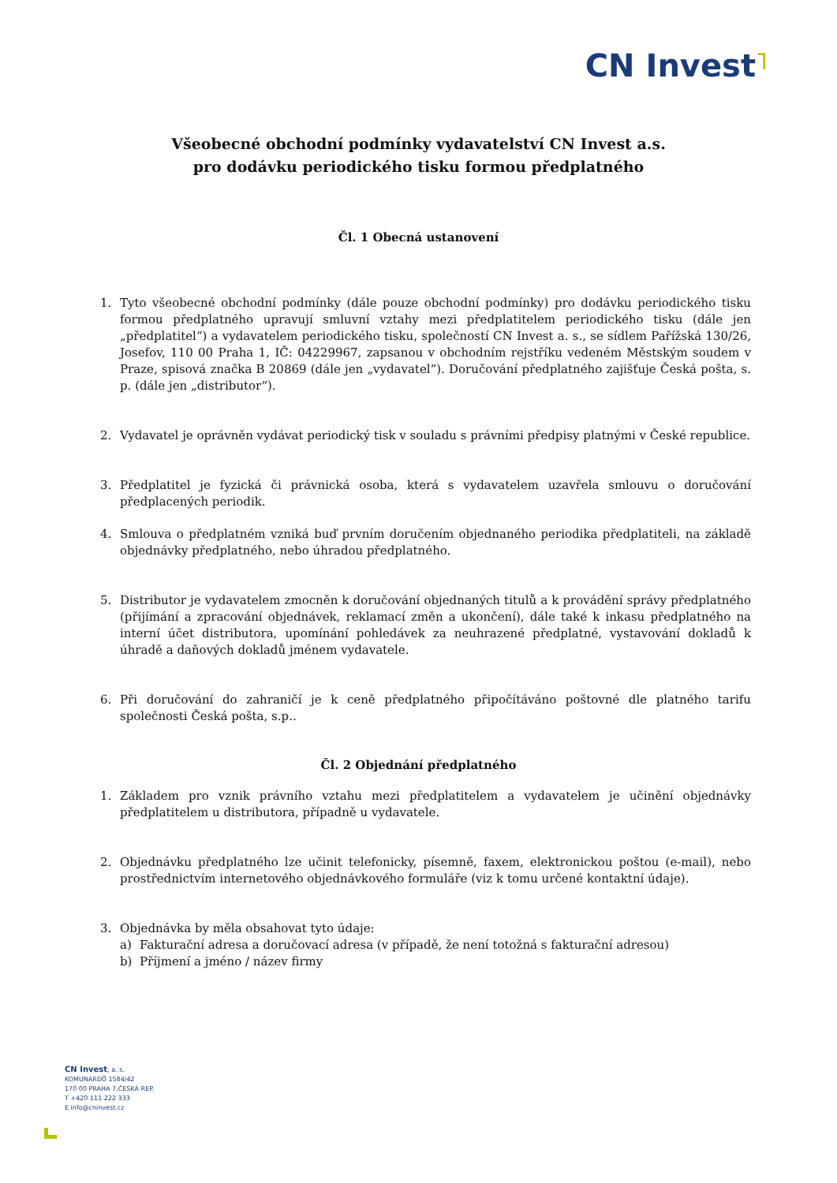CN Invest˥
Všeobecné obchodní podmínky vydavatelství CN Invest a.s.
pro dodávku periodického tisku formou předplatného
Čl. 1 Obecná ustanovení
1. Tyto všeobecné obchodní podmínky (dále pouze obchodní podmínky) pro dodávku periodického tisku formou předplatného upravují smluvní vztahy mezi předplatitelem periodického tisku (dále jen „předplatitel“) a vydavatelem periodického tisku, společností CN Invest a. s., se sídlem Pařížská 130/26, Josefov, 110 00 Praha 1, IČ: 04229967, zapsanou v obchodním rejstříku vedeném Městským soudem v Praze, spisová značka B 20869 (dále jen „vydavatel“). Doručování předplatného zajišťuje Česká pošta, s. p. (dále jen „distributor“).
2. Vydavatel je oprávněn vydávat periodický tisk v souladu s právními předpisy platnými v České republice.
3. Předplatitel je fyzická či právnická osoba, která s vydavatelem uzavřela smlouvu o doručování předplacených periodik.
4. Smlouva o předplatném vzniká buď prvním doručením objednaného periodika předplatiteli, na základě objednávky předplatného, nebo úhradou předplatného.
5. Distributor je vydavatelem zmocněn k doručování objednaných titulů a k provádění správy předplatného (přijímání a zpracování objednávek, reklamací změn a ukončení), dále také k inkasu předplatného na interní účet distributora, upomínání pohledávek za neuhrazené předplatné, vystavování dokladů k úhradě a daňových dokladů jménem vydavatele.
6. Při doručování do zahraničí je k ceně předplatného připočítáváno poštovné dle platného tarifu společnosti Česká pošta, s.p..
Čl. 2 Objednání předplatného
1. Základem pro vznik právního vztahu mezi předplatitelem a vydavatelem je učinění objednávky předplatitelem u distributora, případně u vydavatele.
2. Objednávku předplatného lze učinit telefonicky, písemně, faxem, elektronickou poštou (e-mail), nebo prostřednictvím internetového objednávkového formuláře (viz k tomu určené kontaktní údaje).
3. Objednávka by měla obsahovat tyto údaje:
a) Fakturační adresa a doručovací adresa (v případě, že není totožná s fakturační adresou)
b) Příjmení a jméno / název firmy
CN Invest, a. s.
KOMUNARDŮ 1584/42
170 00 PRAHA 7,ČESKÁ REP.
T +420 111 222 333
E info@cninvest.cz